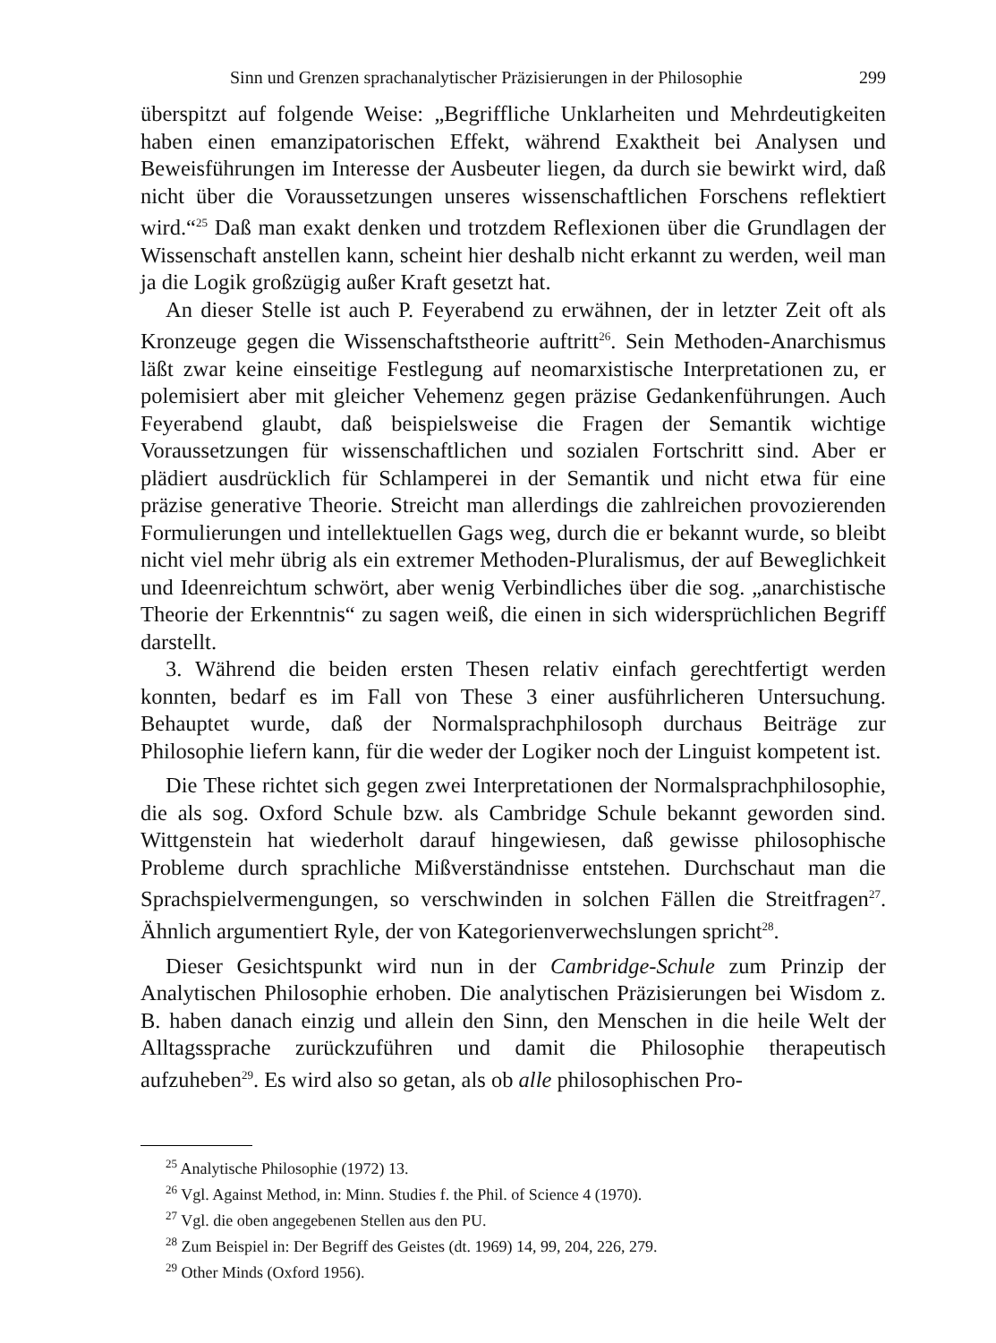Sinn und Grenzen sprachanalytischer Präzisierungen in der Philosophie 299
überspitzt auf folgende Weise: „Begriffliche Unklarheiten und Mehrdeutigkeiten haben einen emanzipatorischen Effekt, während Exaktheit bei Analysen und Beweisführungen im Interesse der Ausbeuter liegen, da durch sie bewirkt wird, daß nicht über die Voraussetzungen unseres wissenschaftlichen Forschens reflektiert wird.“<sup>25</sup> Daß man exakt denken und trotzdem Reflexionen über die Grundlagen der Wissenschaft anstellen kann, scheint hier deshalb nicht erkannt zu werden, weil man ja die Logik großzügig außer Kraft gesetzt hat.
An dieser Stelle ist auch P. Feyerabend zu erwähnen, der in letzter Zeit oft als Kronzeuge gegen die Wissenschaftstheorie auftritt<sup>26</sup>. Sein Methoden-Anarchismus läßt zwar keine einseitige Festlegung auf neomarxistische Interpretationen zu, er polemisiert aber mit gleicher Vehemenz gegen präzise Gedankenführungen. Auch Feyerabend glaubt, daß beispielsweise die Fragen der Semantik wichtige Voraussetzungen für wissenschaftlichen und sozialen Fortschritt sind. Aber er plädiert ausdrücklich für Schlamperei in der Semantik und nicht etwa für eine präzise generative Theorie. Streicht man allerdings die zahlreichen provozierenden Formulierungen und intellektuellen Gags weg, durch die er bekannt wurde, so bleibt nicht viel mehr übrig als ein extremer Methoden-Pluralismus, der auf Beweglichkeit und Ideenreichtum schwört, aber wenig Verbindliches über die sog. „anarchistische Theorie der Erkenntnis“ zu sagen weiß, die einen in sich widersprüchlichen Begriff darstellt.
3. Während die beiden ersten Thesen relativ einfach gerechtfertigt werden konnten, bedarf es im Fall von These 3 einer ausführlicheren Untersuchung. Behauptet wurde, daß der Normalsprachphilosoph durchaus Beiträge zur Philosophie liefern kann, für die weder der Logiker noch der Linguist kompetent ist.
Die These richtet sich gegen zwei Interpretationen der Normalsprachphilosophie, die als sog. Oxford Schule bzw. als Cambridge Schule bekannt geworden sind. Wittgenstein hat wiederholt darauf hingewiesen, daß gewisse philosophische Probleme durch sprachliche Mißverständnisse entstehen. Durchschaut man die Sprachspielvermengungen, so verschwinden in solchen Fällen die Streitfragen<sup>27</sup>. Ähnlich argumentiert Ryle, der von Kategorienverwechslungen spricht<sup>28</sup>.
Dieser Gesichtspunkt wird nun in der Cambridge-Schule zum Prinzip der Analytischen Philosophie erhoben. Die analytischen Präzisierungen bei Wisdom z. B. haben danach einzig und allein den Sinn, den Menschen in die heile Welt der Alltagssprache zurückzuführen und damit die Philosophie therapeutisch aufzuheben<sup>29</sup>. Es wird also so getan, als ob alle philosophischen Pro-
<sup>25</sup> Analytische Philosophie (1972) 13.
<sup>26</sup> Vgl. Against Method, in: Minn. Studies f. the Phil. of Science 4 (1970).
<sup>27</sup> Vgl. die oben angegebenen Stellen aus den PU.
<sup>28</sup> Zum Beispiel in: Der Begriff des Geistes (dt. 1969) 14, 99, 204, 226, 279.
<sup>29</sup> Other Minds (Oxford 1956).